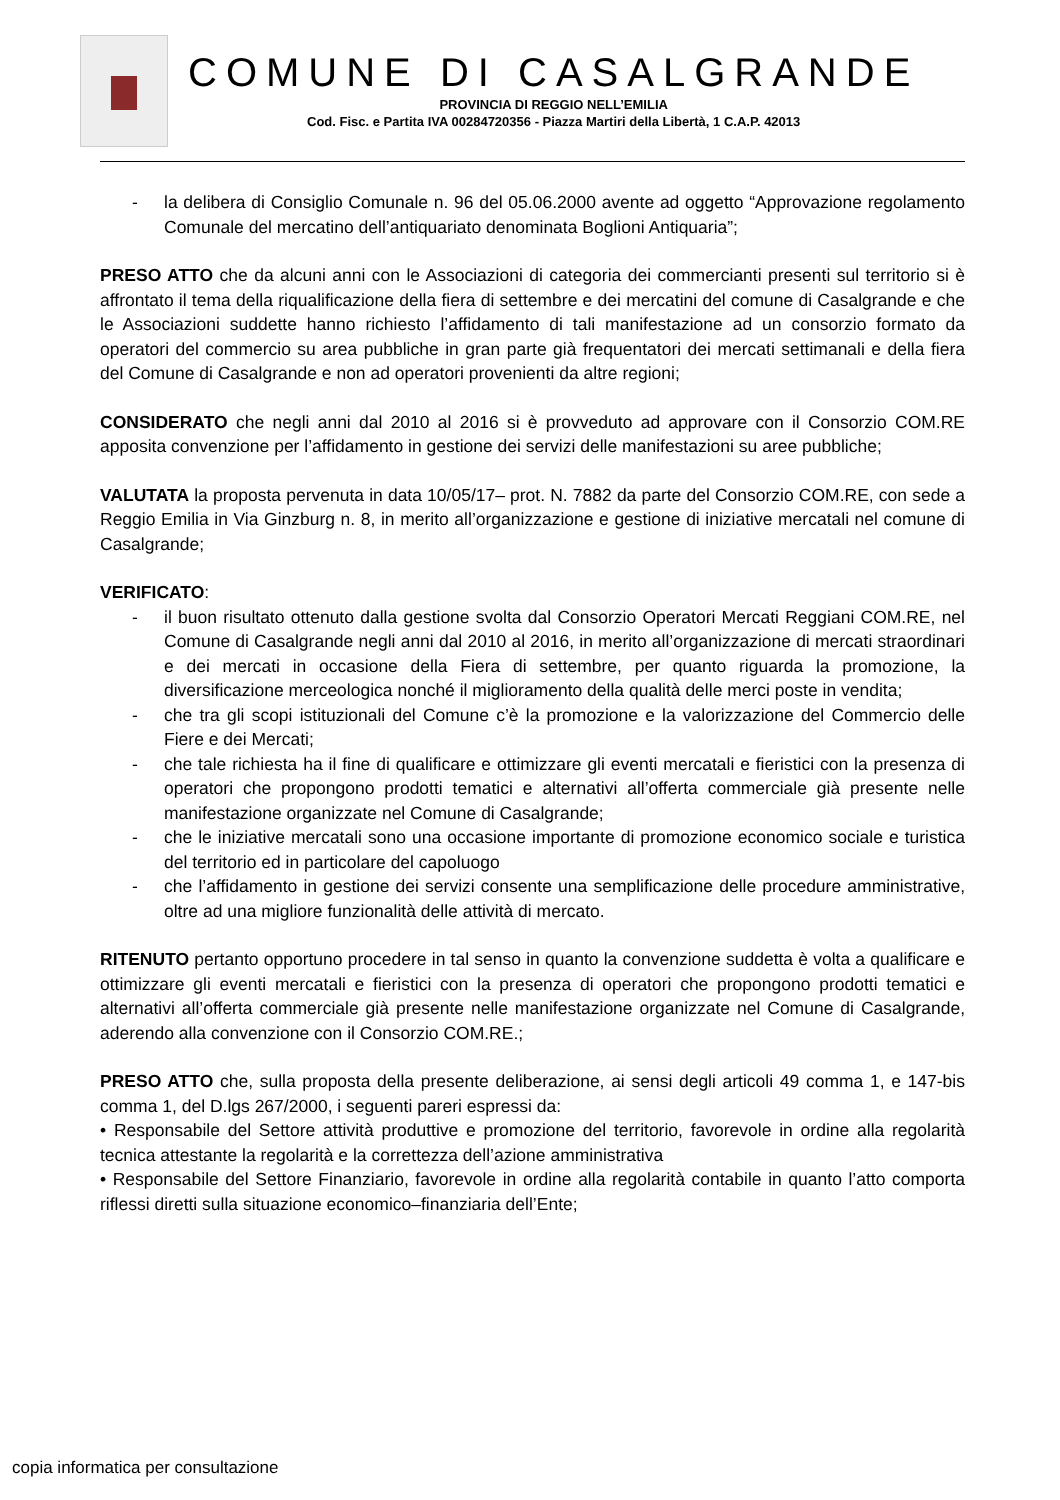COMUNE DI CASALGRANDE
PROVINCIA DI REGGIO NELL’EMILIA
Cod. Fisc. e Partita IVA 00284720356 - Piazza Martiri della Libertà, 1 C.A.P. 42013
- la delibera di Consiglio Comunale n. 96 del 05.06.2000 avente ad oggetto “Approvazione regolamento Comunale del mercatino dell’antiquariato denominata Boglioni Antiquaria”;
PRESO ATTO che da alcuni anni con le Associazioni di categoria dei commercianti presenti sul territorio si è affrontato il tema della riqualificazione della fiera di settembre e dei mercatini del comune di Casalgrande e che le Associazioni suddette hanno richiesto l’affidamento di tali manifestazione ad un consorzio formato da operatori del commercio su area pubbliche in gran parte già frequentatori dei mercati settimanali e della fiera del Comune di Casalgrande e non ad operatori provenienti da altre regioni;
CONSIDERATO che negli anni dal 2010 al 2016 si è provveduto ad approvare con il Consorzio COM.RE apposita convenzione per l’affidamento in gestione dei servizi delle manifestazioni su aree pubbliche;
VALUTATA la proposta pervenuta in data 10/05/17– prot. N. 7882 da parte del Consorzio COM.RE, con sede a Reggio Emilia in Via Ginzburg n. 8, in merito all’organizzazione e gestione di iniziative mercatali nel comune di Casalgrande;
VERIFICATO:
- il buon risultato ottenuto dalla gestione svolta dal Consorzio Operatori Mercati Reggiani COM.RE, nel Comune di Casalgrande negli anni dal 2010 al 2016, in merito all’organizzazione di mercati straordinari e dei mercati in occasione della Fiera di settembre, per quanto riguarda la promozione, la diversificazione merceologica nonché il miglioramento della qualità delle merci poste in vendita;
- che tra gli scopi istituzionali del Comune c’è la promozione e la valorizzazione del Commercio delle Fiere e dei Mercati;
- che tale richiesta ha il fine di qualificare e ottimizzare gli eventi mercatali e fieristici con la presenza di operatori che propongono prodotti tematici e alternativi all’offerta commerciale già presente nelle manifestazione organizzate nel Comune di Casalgrande;
- che le iniziative mercatali sono una occasione importante di promozione economico sociale e turistica del territorio ed in particolare del capoluogo
- che l’affidamento in gestione dei servizi consente una semplificazione delle procedure amministrative, oltre ad una migliore funzionalità delle attività di mercato.
RITENUTO pertanto opportuno procedere in tal senso in quanto la convenzione suddetta è volta a qualificare e ottimizzare gli eventi mercatali e fieristici con la presenza di operatori che propongono prodotti tematici e alternativi all’offerta commerciale già presente nelle manifestazione organizzate nel Comune di Casalgrande, aderendo alla convenzione con il Consorzio COM.RE.;
PRESO ATTO che, sulla proposta della presente deliberazione, ai sensi degli articoli 49 comma 1, e 147-bis comma 1, del D.lgs 267/2000, i seguenti pareri espressi da:
• Responsabile del Settore attività produttive e promozione del territorio, favorevole in ordine alla regolarità tecnica attestante la regolarità e la correttezza dell’azione amministrativa
• Responsabile del Settore Finanziario, favorevole in ordine alla regolarità contabile in quanto l’atto comporta riflessi diretti sulla situazione economico–finanziaria dell’Ente;
copia informatica per consultazione